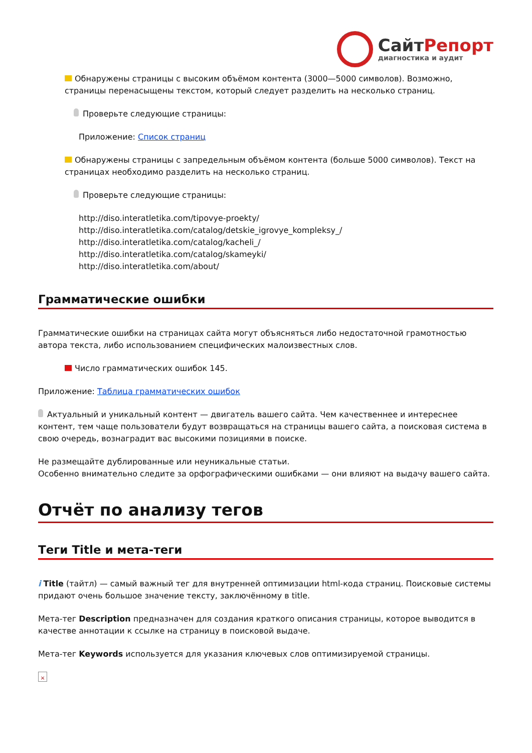СайтРепорт
диагностика и аудит
Обнаружены страницы с высоким объёмом контента (3000—5000 символов). Возможно, страницы перенасыщены текстом, который следует разделить на несколько страниц.
Проверьте следующие страницы:
Приложение: Список страниц
Обнаружены страницы с запредельным объёмом контента (больше 5000 символов). Текст на страницах необходимо разделить на несколько страниц.
Проверьте следующие страницы:
http://diso.interatletika.com/tipovye-proekty/
http://diso.interatletika.com/catalog/detskie_igrovye_kompleksy_/
http://diso.interatletika.com/catalog/kacheli_/
http://diso.interatletika.com/catalog/skameyki/
http://diso.interatletika.com/about/
Грамматические ошибки
Грамматические ошибки на страницах сайта могут объясняться либо недостаточной грамотностью автора текста, либо использованием специфических малоизвестных слов.
Число грамматических ошибок 145.
Приложение: Таблица грамматических ошибок
Актуальный и уникальный контент — двигатель вашего сайта. Чем качественнее и интереснее контент, тем чаще пользователи будут возвращаться на страницы вашего сайта, а поисковая система в свою очередь, вознаградит вас высокими позициями в поиске.
Не размещайте дублированные или неуникальные статьи.
Особенно внимательно следите за орфографическими ошибками — они влияют на выдачу вашего сайта.
Отчёт по анализу тегов
Теги Title и мета-теги
i Title (тайтл) — самый важный тег для внутренней оптимизации html-кода страниц. Поисковые системы придают очень большое значение тексту, заключённому в title.
Мета-тег Description предназначен для создания краткого описания страницы, которое выводится в качестве аннотации к ссылке на страницу в поисковой выдаче.
Мета-тег Keywords используется для указания ключевых слов оптимизируемой страницы.
×